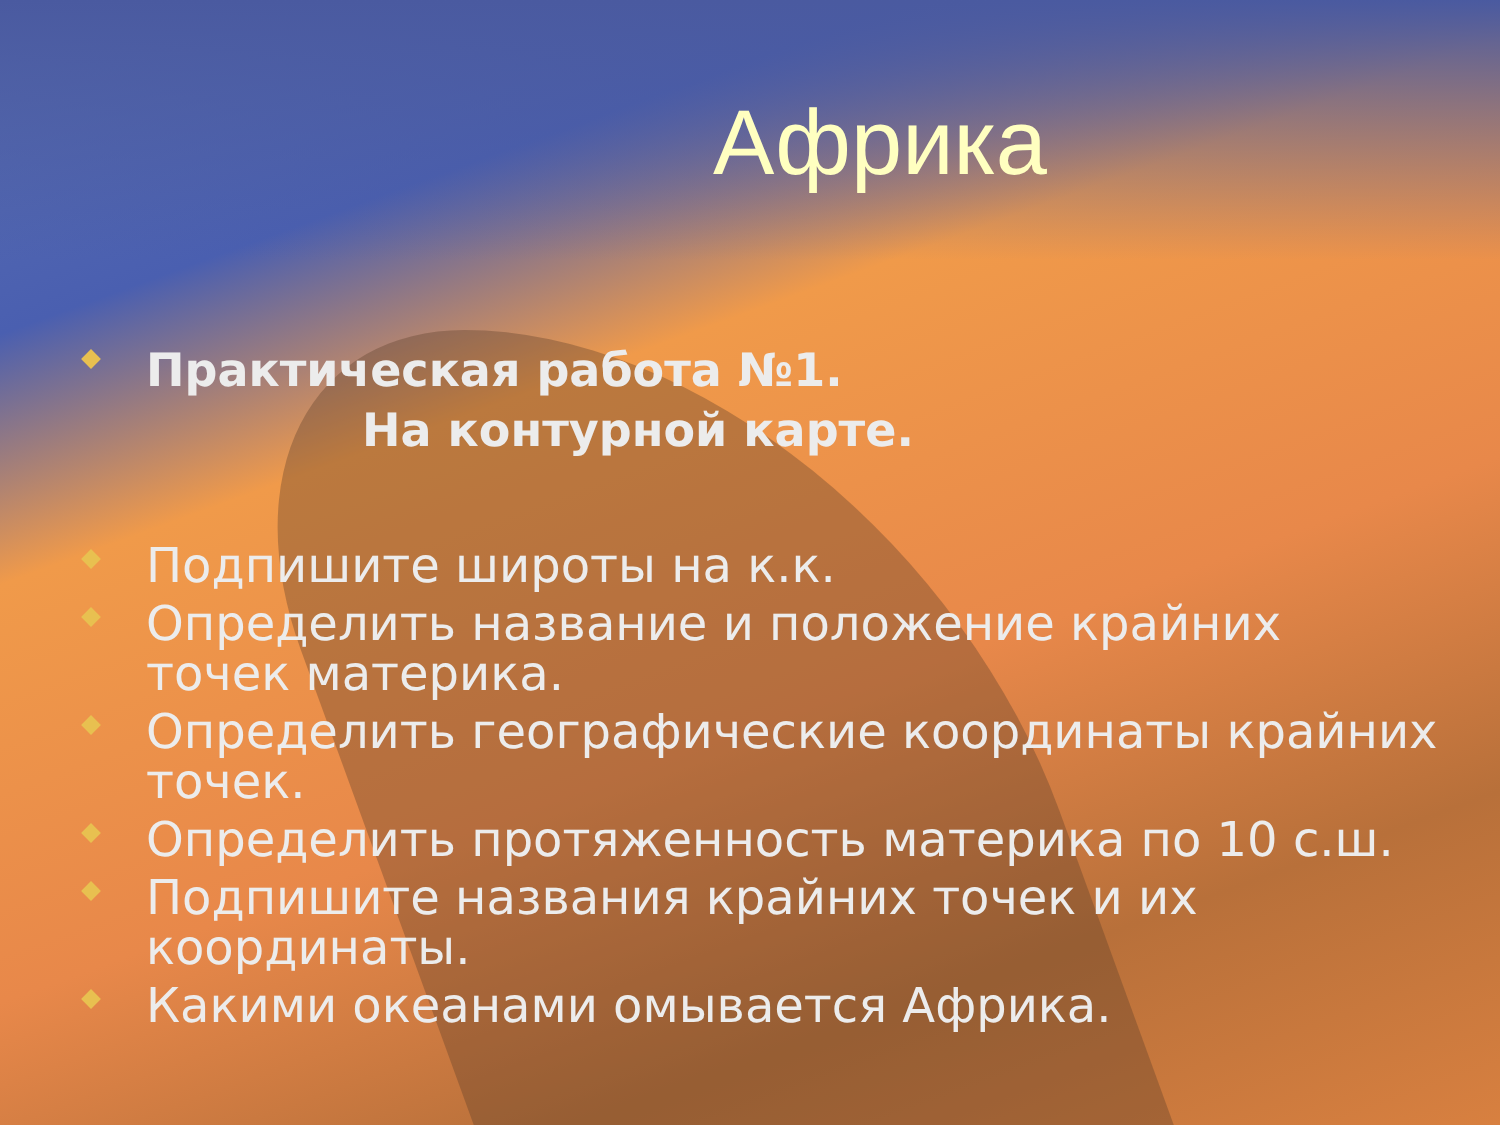Африка
Практическая работа №1.
На контурной карте.
Подпишите широты на к.к.
Определить название и положение крайних точек материка.
Определить географические координаты крайних точек.
Определить протяженность материка по 10 с.ш.
Подпишите названия крайних точек и их координаты.
Какими океанами омывается Африка.